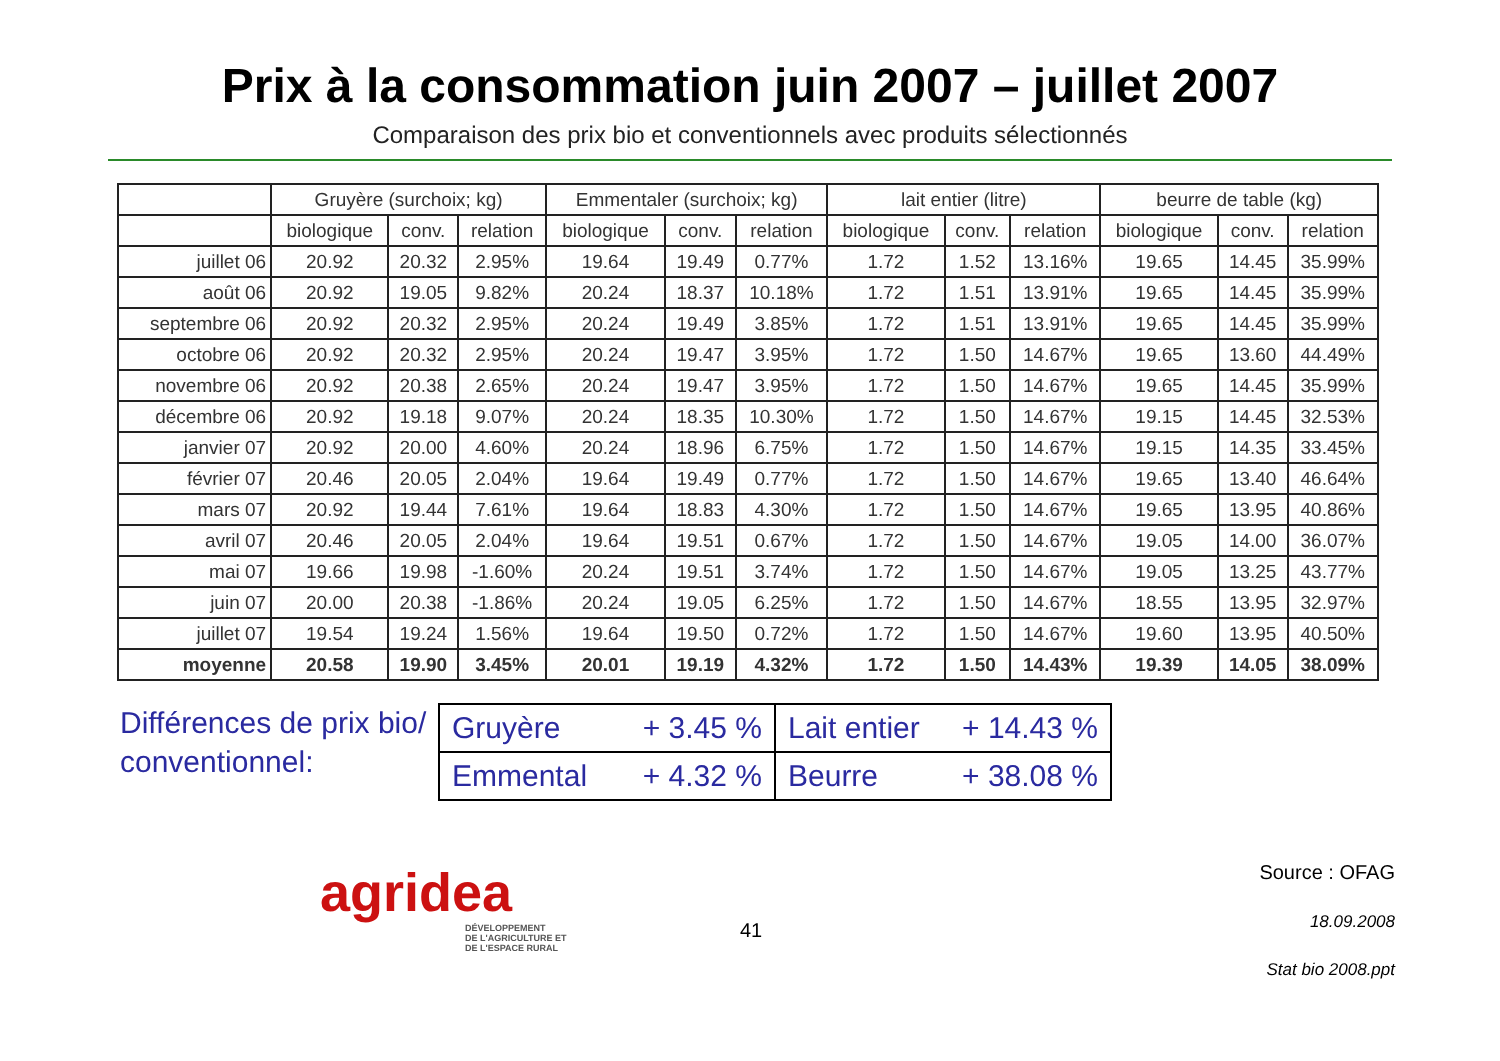Prix à la consommation juin 2007 – juillet 2007
Comparaison des prix bio et conventionnels avec produits sélectionnés
| | Gruyère (surchoix; kg) | | | Emmentaler (surchoix; kg) | | | lait entier (litre) | | | beurre de table (kg) | | |
| --- | --- | --- | --- | --- | --- | --- | --- | --- | --- | --- | --- | --- |
| | biologique | conv. | relation | biologique | conv. | relation | biologique | conv. | relation | biologique | conv. | relation |
| juillet 06 | 20.92 | 20.32 | 2.95% | 19.64 | 19.49 | 0.77% | 1.72 | 1.52 | 13.16% | 19.65 | 14.45 | 35.99% |
| août 06 | 20.92 | 19.05 | 9.82% | 20.24 | 18.37 | 10.18% | 1.72 | 1.51 | 13.91% | 19.65 | 14.45 | 35.99% |
| septembre 06 | 20.92 | 20.32 | 2.95% | 20.24 | 19.49 | 3.85% | 1.72 | 1.51 | 13.91% | 19.65 | 14.45 | 35.99% |
| octobre 06 | 20.92 | 20.32 | 2.95% | 20.24 | 19.47 | 3.95% | 1.72 | 1.50 | 14.67% | 19.65 | 13.60 | 44.49% |
| novembre 06 | 20.92 | 20.38 | 2.65% | 20.24 | 19.47 | 3.95% | 1.72 | 1.50 | 14.67% | 19.65 | 14.45 | 35.99% |
| décembre 06 | 20.92 | 19.18 | 9.07% | 20.24 | 18.35 | 10.30% | 1.72 | 1.50 | 14.67% | 19.15 | 14.45 | 32.53% |
| janvier 07 | 20.92 | 20.00 | 4.60% | 20.24 | 18.96 | 6.75% | 1.72 | 1.50 | 14.67% | 19.15 | 14.35 | 33.45% |
| février 07 | 20.46 | 20.05 | 2.04% | 19.64 | 19.49 | 0.77% | 1.72 | 1.50 | 14.67% | 19.65 | 13.40 | 46.64% |
| mars 07 | 20.92 | 19.44 | 7.61% | 19.64 | 18.83 | 4.30% | 1.72 | 1.50 | 14.67% | 19.65 | 13.95 | 40.86% |
| avril 07 | 20.46 | 20.05 | 2.04% | 19.64 | 19.51 | 0.67% | 1.72 | 1.50 | 14.67% | 19.05 | 14.00 | 36.07% |
| mai 07 | 19.66 | 19.98 | -1.60% | 20.24 | 19.51 | 3.74% | 1.72 | 1.50 | 14.67% | 19.05 | 13.25 | 43.77% |
| juin 07 | 20.00 | 20.38 | -1.86% | 20.24 | 19.05 | 6.25% | 1.72 | 1.50 | 14.67% | 18.55 | 13.95 | 32.97% |
| juillet 07 | 19.54 | 19.24 | 1.56% | 19.64 | 19.50 | 0.72% | 1.72 | 1.50 | 14.67% | 19.60 | 13.95 | 40.50% |
| moyenne | 20.58 | 19.90 | 3.45% | 20.01 | 19.19 | 4.32% | 1.72 | 1.50 | 14.43% | 19.39 | 14.05 | 38.09% |
Différences de prix bio/ conventionnel:
| Gruyère + 3.45 % | Lait entier + 14.43 % |
| Emmental + 4.32 % | Beurre + 38.08 % |
agridea
DÉVELOPPEMENT
DE L'AGRICULTURE ET
DE L'ESPACE RURAL
41
Source : OFAG
18.09.2008
Stat bio 2008.ppt